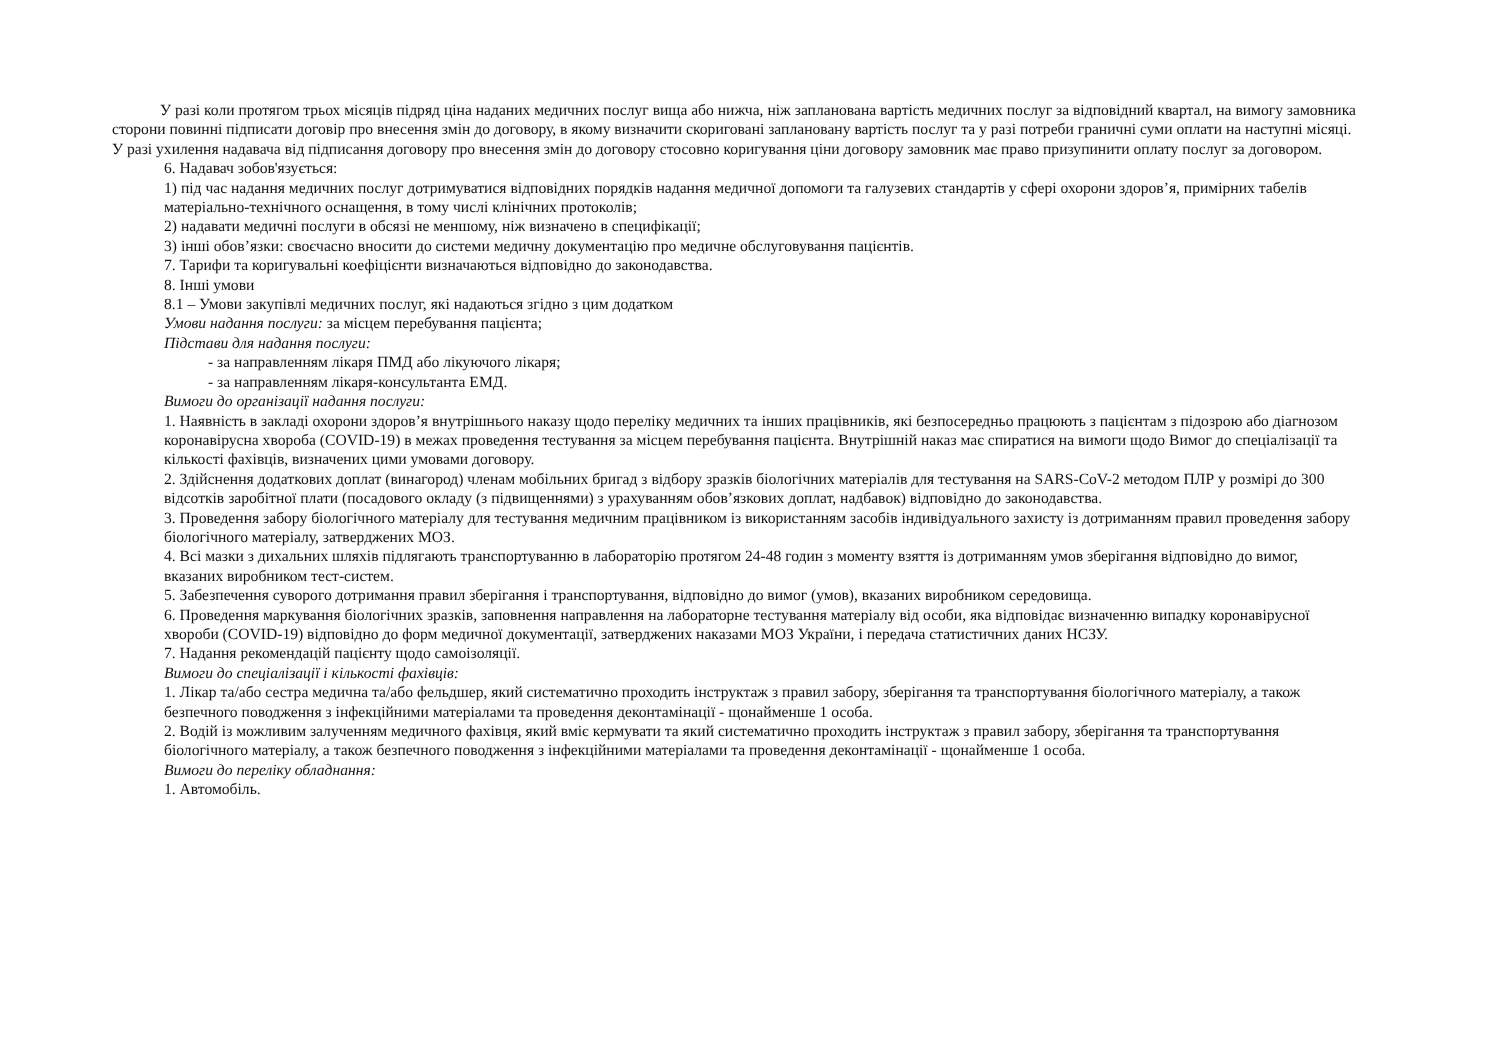У разі коли протягом трьох місяців підряд ціна наданих медичних послуг вища або нижча, ніж запланована вартість медичних послуг за відповідний квартал, на вимогу замовника сторони повинні підписати договір про внесення змін до договору, в якому визначити скориговані заплановану вартість послуг та у разі потреби граничні суми оплати на наступні місяці. У разі ухилення надавача від підписання договору про внесення змін до договору стосовно коригування ціни договору замовник має право призупинити оплату послуг за договором.
6. Надавач зобов'язується:
1) під час надання медичних послуг дотримуватися відповідних порядків надання медичної допомоги та галузевих стандартів у сфері охорони здоров’я, примірних табелів матеріально-технічного оснащення, в тому числі клінічних протоколів;
2) надавати медичні послуги в обсязі не меншому, ніж визначено в специфікації;
3) інші обов’язки: своєчасно вносити до системи медичну документацію про медичне обслуговування пацієнтів.
7. Тарифи та коригувальні коефіцієнти визначаються відповідно до законодавства.
8. Інші умови
8.1 – Умови закупівлі медичних послуг, які надаються згідно з цим додатком
Умови надання послуги: за місцем перебування пацієнта;
Підстави для надання послуги:
- за направленням лікаря ПМД або лікуючого лікаря;
- за направленням лікаря-консультанта ЕМД.
Вимоги до організації надання послуги:
1. Наявність в закладі охорони здоров’я внутрішнього наказу щодо переліку медичних та інших працівників, які безпосередньо працюють з пацієнтам з підозрою або діагнозом коронавірусна хвороба (COVID-19) в межах проведення тестування за місцем перебування пацієнта. Внутрішній наказ має спиратися на вимоги щодо Вимог до спеціалізації та кількості фахівців, визначених цими умовами договору.
2. Здійснення додаткових доплат (винагород) членам мобільних бригад з відбору зразків біологічних матеріалів для тестування на SARS-CoV-2 методом ПЛР у розмірі до 300 відсотків заробітної плати (посадового окладу (з підвищеннями) з урахуванням обов’язкових доплат, надбавок) відповідно до законодавства.
3. Проведення забору біологічного матеріалу для тестування медичним працівником із використанням засобів індивідуального захисту із дотриманням правил проведення забору біологічного матеріалу, затверджених МОЗ.
4. Всі мазки з дихальних шляхів підлягають транспортуванню в лабораторію протягом 24-48 годин з моменту взяття із дотриманням умов зберігання відповідно до вимог, вказаних виробником тест-систем.
5. Забезпечення суворого дотримання правил зберігання і транспортування, відповідно до вимог (умов), вказаних виробником середовища.
6. Проведення маркування біологічних зразків, заповнення направлення на лабораторне тестування матеріалу від особи, яка відповідає визначенню випадку коронавірусної хвороби (COVID-19) відповідно до форм медичної документації, затверджених наказами МОЗ України, і передача статистичних даних НСЗУ.
7. Надання рекомендацій пацієнту щодо самоізоляції.
Вимоги до спеціалізації і кількості фахівців:
1. Лікар та/або сестра медична та/або фельдшер, який систематично проходить інструктаж з правил забору, зберігання та транспортування біологічного матеріалу, а також безпечного поводження з інфекційними матеріалами та проведення деконтамінації - щонайменше 1 особа.
2. Водій із можливим залученням медичного фахівця, який вміє кермувати та який систематично проходить інструктаж з правил забору, зберігання та транспортування біологічного матеріалу, а також безпечного поводження з інфекційними матеріалами та проведення деконтамінації - щонайменше 1 особа.
Вимоги до переліку обладнання:
1. Автомобіль.